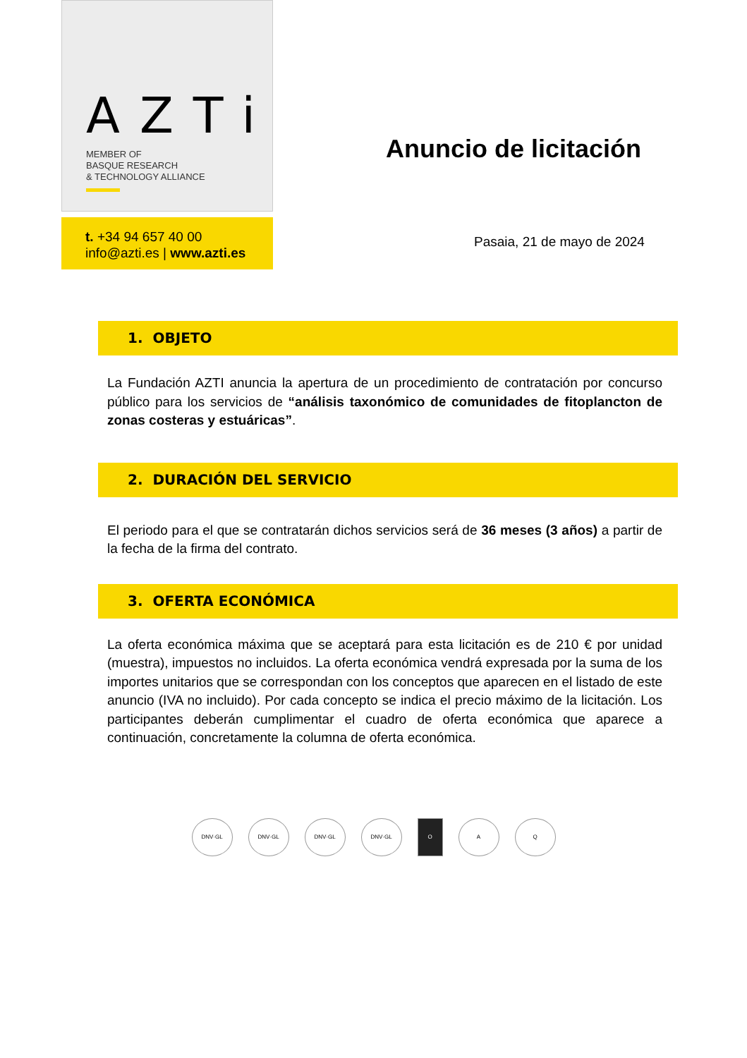AZTi
MEMBER OF
BASQUE RESEARCH
& TECHNOLOGY ALLIANCE
t. +34 94 657 40 00
info@azti.es | www.azti.es
Anuncio de licitación
Pasaia, 21 de mayo de 2024
1. OBJETO
La Fundación AZTI anuncia la apertura de un procedimiento de contratación por concurso público para los servicios de “análisis taxonómico de comunidades de fitoplancton de zonas costeras y estuáricas”.
2. DURACIÓN DEL SERVICIO
El periodo para el que se contratarán dichos servicios será de 36 meses (3 años) a partir de la fecha de la firma del contrato.
3. OFERTA ECONÓMICA
La oferta económica máxima que se aceptará para esta licitación es de 210 € por unidad (muestra), impuestos no incluidos. La oferta económica vendrá expresada por la suma de los importes unitarios que se correspondan con los conceptos que aparecen en el listado de este anuncio (IVA no incluido). Por cada concepto se indica el precio máximo de la licitación. Los participantes deberán cumplimentar el cuadro de oferta económica que aparece a continuación, concretamente la columna de oferta económica.
DNV·GL DNV·GL DNV·GL DNV·GL O A Q